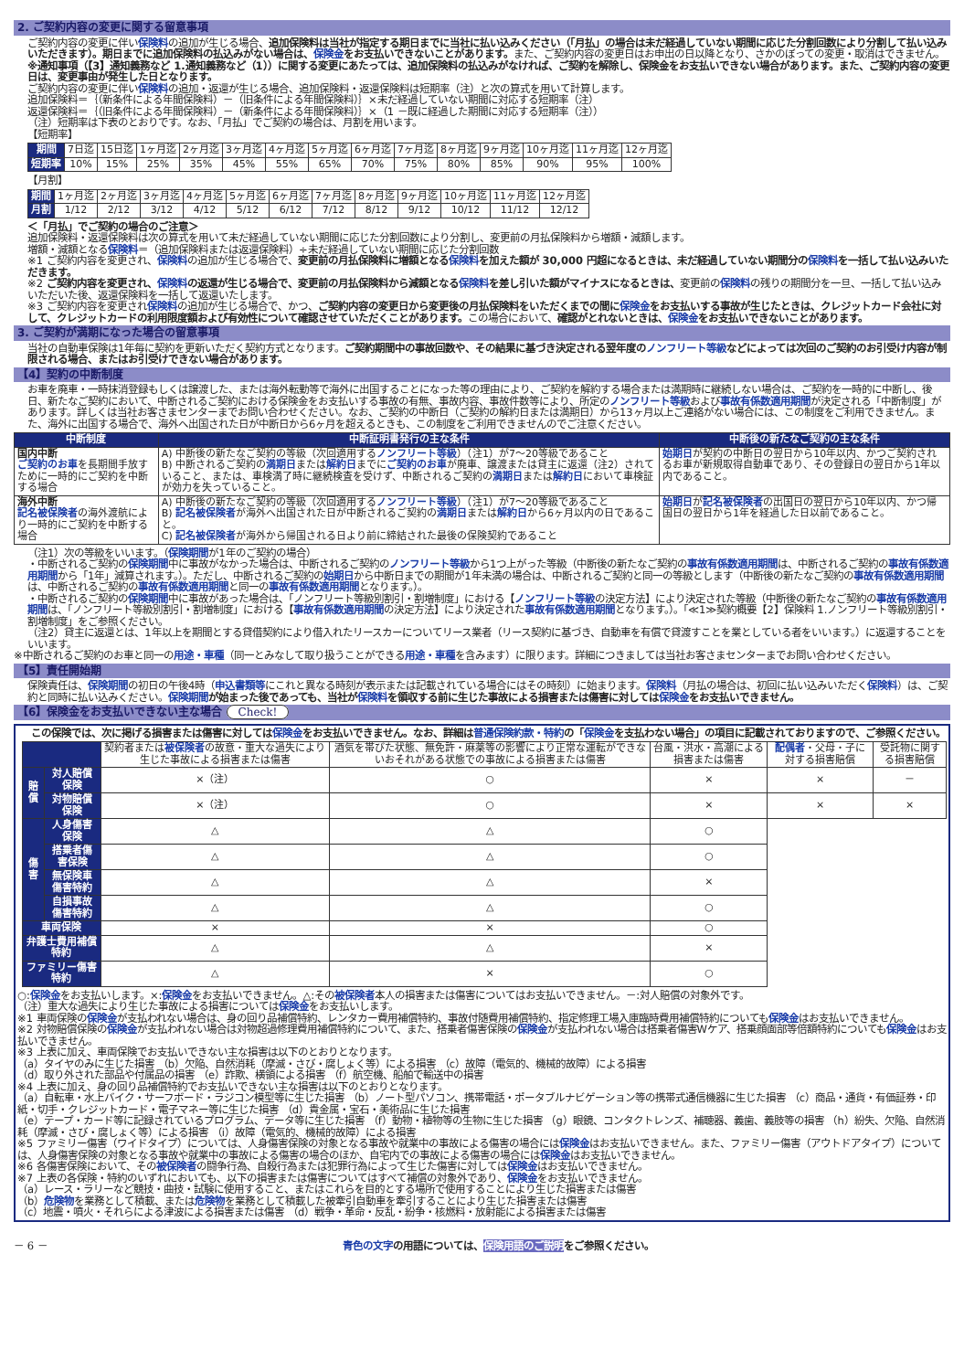2. ご契約内容の変更に関する留意事項
ご契約内容の変更に伴い保険料の追加が生じる場合、追加保険料は当社が指定する期日までに当社に払い込みください（「月払」の場合は未だ経過していない期間に応じた分割回数により分割して払い込みいただきます）。期日までに追加保険料の払込みがない場合は、保険金をお支払いできないことがあります。また、ご契約内容の変更日はお申出の日以降となり、さかのぼっての変更・取消はできません。
※通知事項（【3】通知義務など 1.通知義務など（1））に関する変更にあたっては、追加保険料の払込みがなければ、ご契約を解除し、保険金をお支払いできない場合があります。また、ご契約内容の変更日は、変更事由が発生した日となります。
ご契約内容の変更に伴い保険料の追加・返還が生じる場合、追加保険料・返還保険料は短期率（注）と次の算式を用いて計算します。
追加保険料＝｛（新条件による年間保険料）－（旧条件による年間保険料）｝×未だ経過していない期間に対応する短期率（注）
返還保険料＝｛（旧条件による年間保険料）－（新条件による年間保険料）｝×（1 －既に経過した期間に対応する短期率（注））
（注）短期率は下表のとおりです。なお、「月払」でご契約の場合は、月割を用います。
【短期率】
| 期間 | 7日迄 | 15日迄 | 1ヶ月迄 | 2ヶ月迄 | 3ヶ月迄 | 4ヶ月迄 | 5ヶ月迄 | 6ヶ月迄 | 7ヶ月迄 | 8ヶ月迄 | 9ヶ月迄 | 10ヶ月迄 | 11ヶ月迄 | 12ヶ月迄 |
| 短期率 | 10% | 15% | 25% | 35% | 45% | 55% | 65% | 70% | 75% | 80% | 85% | 90% | 95% | 100% |
【月割】
| 期間 | 1ヶ月迄 | 2ヶ月迄 | 3ヶ月迄 | 4ヶ月迄 | 5ヶ月迄 | 6ヶ月迄 | 7ヶ月迄 | 8ヶ月迄 | 9ヶ月迄 | 10ヶ月迄 | 11ヶ月迄 | 12ヶ月迄 |
| 月割 | 1/12 | 2/12 | 3/12 | 4/12 | 5/12 | 6/12 | 7/12 | 8/12 | 9/12 | 10/12 | 11/12 | 12/12 |
＜「月払」でご契約の場合のご注意＞
追加保険料・返還保険料は次の算式を用いて未だ経過していない期間に応じた分割回数により分割し、変更前の月払保険料から増額・減額します。
増額・減額となる保険料＝（追加保険料または返還保険料）÷未だ経過していない期間に応じた分割回数
※1 ご契約内容を変更され、保険料の追加が生じる場合で、変更前の月払保険料に増額となる保険料を加えた額が 30,000 円超になるときは、未だ経過していない期間分の保険料を一括して払い込みいただきます。
※2 ご契約内容を変更され、保険料の返還が生じる場合で、変更前の月払保険料から減額となる保険料を差し引いた額がマイナスになるときは、変更前の保険料の残りの期間分を一旦、一括して払い込みいただいた後、返還保険料を一括して返還いたします。
※3 ご契約内容を変更され保険料の追加が生じる場合で、かつ、ご契約内容の変更日から変更後の月払保険料をいただくまでの間に保険金をお支払いする事故が生じたときは、クレジットカード会社に対して、クレジットカードの利用限度額および有効性について確認させていただくことがあります。この場合において、確認がとれないときは、保険金をお支払いできないことがあります。
3. ご契約が満期になった場合の留意事項
当社の自動車保険は1年毎に契約を更新いただく契約方式となります。ご契約期間中の事故回数や、その結果に基づき決定される翌年度のノンフリート等級などによっては次回のご契約のお引受け内容が制限される場合、またはお引受けできない場合があります。
【4】契約の中断制度
お車を廃車・一時抹消登録もしくは譲渡した、または海外転勤等で海外に出国することになった等の理由により、ご契約を解約する場合または満期時に継続しない場合は、ご契約を一時的に中断し、後日、新たなご契約において、中断されるご契約における保険金をお支払いする事故の有無、事故内容、事故件数等により、所定のノンフリート等級および事故有係数適用期間が決定される「中断制度」があります。詳しくは当社お客さまセンターまでお問い合わせください。なお、ご契約の中断日（ご契約の解約日または満期日）から13ヶ月以上ご連絡がない場合には、この制度をご利用できません。また、海外に出国する場合で、海外へ出国された日が中断日から6ヶ月を超えるときも、この制度をご利用できませんのでご注意ください。
| 中断制度 | 中断証明書発行の主な条件 | 中断後の新たなご契約の主な条件 |
| --- | --- | --- |
| 国内中断 ご契約のお車 を長期間手放すために一時的にご契約を中断する場合 | A) 中断後の新たなご契約の等級（次回適用する ノンフリート等級 ）（注1）が7～20等級であること B) 中断されるご契約の 満期日 または 解約日 までに ご契約のお車 が廃車、譲渡または貸主に返還（注2）されていること、または、車検満了時に継続検査を受けず、中断されるご契約の 満期日 または 解約日 において車検証が効力を失っていること。 | 始期日 が契約の中断日の翌日から10年以内、かつご契約されるお車が新規取得自動車であり、その登録日の翌日から1年以内であること。 |
| 海外中断 記名被保険者 の海外渡航により一時的にご契約を中断する場合 | A) 中断後の新たなご契約の等級（次回適用する ノンフリート等級 ）（注1）が7～20等級であること B) 記名被保険者 が海外へ出国された日が中断されるご契約の 満期日 または 解約日 から6ヶ月以内の日であること。 C) 記名被保険者 が海外から帰国される日より前に締結された最後の保険契約であること | 始期日 が 記名被保険者 の出国日の翌日から10年以内、かつ帰国日の翌日から1年を経過した日以前であること。 |
（注1）次の等級をいいます。（保険期間が1年のご契約の場合）
・中断されるご契約の保険期間中に事故がなかった場合は、中断されるご契約のノンフリート等級から1つ上がった等級（中断後の新たなご契約の事故有係数適用期間は、中断されるご契約の事故有係数適用期間から「1年」減算されます。）。ただし、中断されるご契約の始期日から中断日までの期間が1年未満の場合は、中断されるご契約と同一の等級とします（中断後の新たなご契約の事故有係数適用期間は、中断されるご契約の事故有係数適用期間と同一の事故有係数適用期間となります。）。
・中断されるご契約の保険期間中に事故があった場合は、「ノンフリート等級別割引・割増制度」における【ノンフリート等級の決定方法】により決定された等級（中断後の新たなご契約の事故有係数適用期間は、「ノンフリート等級別割引・割増制度」における【事故有係数適用期間の決定方法】により決定された事故有係数適用期間となります。）。「≪1≫契約概要【2】保険料 1.ノンフリート等級別割引・割増制度」をご参照ください。
（注2）貸主に返還とは、1年以上を期間とする貸借契約により借入れたリースカーについてリース業者（リース契約に基づき、自動車を有償で貸渡すことを業としている者をいいます。）に返還することをいいます。
※中断されるご契約のお車と同一の用途・車種（同一とみなして取り扱うことができる用途・車種を含みます）に限ります。詳細につきましては当社お客さまセンターまでお問い合わせください。
【5】責任開始期
保険責任は、保険期間の初日の午後4時（申込書類等にこれと異なる時刻が表示または記載されている場合にはその時刻）に始まります。保険料（月払の場合は、初回に払い込みいただく保険料）は、ご契約と同時に払い込みください。保険期間が始まった後であっても、当社が保険料を領収する前に生じた事故による損害または傷害に対しては保険金をお支払いできません。
【6】保険金をお支払いできない主な場合 Check!
この保険では、次に掲げる損害または傷害に対しては保険金をお支払いできません。なお、詳細は普通保険約款・特約の「保険金を支払わない場合」の項目に記載されておりますので、ご参照ください。
| | | 契約者または 被保険者 の故意・重大な過失により生じた事故による損害または傷害 | 酒気を帯びた状態、無免許・麻薬等の影響により正常な運転ができないおそれがある状態での事故による損害または傷害 | 台風・洪水・高潮による損害または傷害 | 配偶者 ・父母・子に対する損害賠償 | 受託物に関する損害賠償 |
| 賠償 | 対人賠償保険 | ×（注） | ○ | × | × | － |
| | 対物賠償保険 | ×（注） | ○ | × | × | × |
| 傷害 | 人身傷害保険 | △ | △ | ○ | | |
| | 搭乗者傷害保険 | △ | △ | ○ | | |
| | 無保険車傷害特約 | △ | △ | × | | |
| | 自損事故傷害特約 | △ | △ | ○ | | |
| 車両保険 | | × | × | ○ | | |
| 弁護士費用補償特約 | | △ | △ | × | | |
| ファミリー傷害特約 | | △ | × | ○ | | |
○:保険金をお支払いします。×:保険金をお支払いできません。△:その被保険者本人の損害または傷害についてはお支払いできません。－:対人賠償の対象外です。
（注）重大な過失により生じた事故による損害については保険金をお支払いします。
※1 車両保険の保険金が支払われない場合は、身の回り品補償特約、レンタカー費用補償特約、事故付随費用補償特約、指定修理工場入庫臨時費用補償特約についても保険金はお支払いできません。
※2 対物賠償保険の保険金が支払われない場合は対物超過修理費用補償特約について、また、搭乗者傷害保険の保険金が支払われない場合は搭乗者傷害Wケア、搭乗顔面部等倍額特約についても保険金はお支払いできません。
※3 上表に加え、車両保険でお支払いできない主な損害は以下のとおりとなります。
（a）タイヤのみに生じた損害 （b）欠陥、自然消耗（摩滅・さび・腐しょく等）による損害 （c）故障（電気的、機械的故障）による損害
（d）取り外された部品や付属品の損害 （e）詐欺、横領による損害 （f）航空機、船舶で輸送中の損害
※4 上表に加え、身の回り品補償特約でお支払いできない主な損害は以下のとおりとなります。
（a）自転車・水上バイク・サーフボード・ラジコン模型等に生じた損害 （b）ノート型パソコン、携帯電話・ポータブルナビゲーション等の携帯式通信機器に生じた損害 （c）商品・通貨・有価証券・印紙・切手・クレジットカード・電子マネー等に生じた損害 （d）貴金属・宝石・美術品に生じた損害
（e）テープ・カード等に記録されているプログラム、データ等に生じた損害 （f）動物・植物等の生物に生じた損害 （g）眼鏡、コンタクトレンズ、補聴器、義歯、義肢等の損害 （h）紛失、欠陥、自然消耗（摩滅・さび・腐しょく等）による損害 （i）故障（電気的、機械的故障）による損害
※5 ファミリー傷害（ワイドタイプ）については、人身傷害保険の対象となる事故や就業中の事故による傷害の場合には保険金はお支払いできません。また、ファミリー傷害（アウトドアタイプ）については、人身傷害保険の対象となる事故や就業中の事故による傷害の場合のほか、自宅内での事故による傷害の場合には保険金はお支払いできません。
※6 各傷害保険において、その被保険者の闘争行為、自殺行為または犯罪行為によって生じた傷害に対しては保険金はお支払いできません。
※7 上表の各保険・特約のいずれにおいても、以下の損害または傷害についてはすべて補償の対象外であり、保険金をお支払いできません。
（a）レース・ラリーなど競技・曲技・試験に使用すること、またはこれらを目的とする場所で使用することにより生じた損害または傷害
（b）危険物を業務として積載、または危険物を業務として積載した被牽引自動車を牽引することにより生じた損害または傷害
（c）地震・噴火・それらによる津波による損害または傷害 （d）戦争・革命・反乱・紛争・核燃料・放射能による損害または傷害
－ 6 － 青色の文字の用語については、保険用語のご説明をご参照ください。